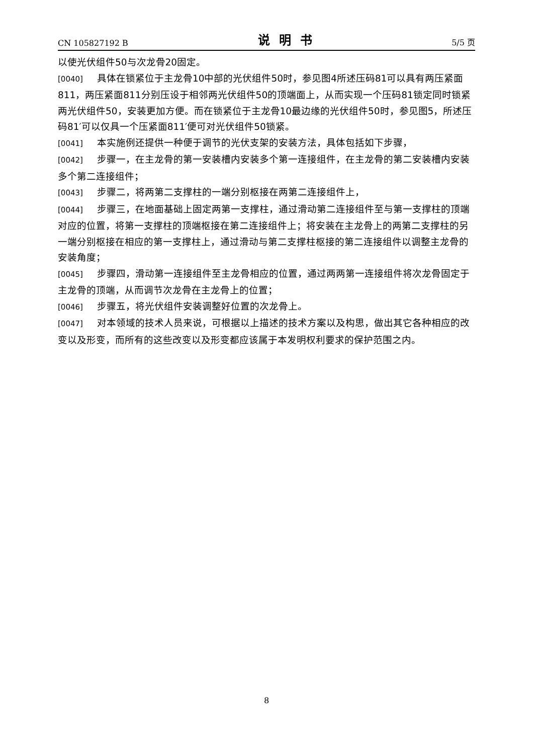CN 105827192 B 说明书 5/5 页
以使光伏组件50与次龙骨20固定。
[0040] 具体在锁紧位于主龙骨10中部的光伏组件50时，参见图4所述压码81可以具有两压紧面811，两压紧面811分别压设于相邻两光伏组件50的顶端面上，从而实现一个压码81锁定同时锁紧两光伏组件50，安装更加方便。而在锁紧位于主龙骨10最边缘的光伏组件50时，参见图5，所述压码81′可以仅具一个压紧面811′便可对光伏组件50锁紧。
[0041] 本实施例还提供一种便于调节的光伏支架的安装方法，具体包括如下步骤，
[0042] 步骤一，在主龙骨的第一安装槽内安装多个第一连接组件，在主龙骨的第二安装槽内安装多个第二连接组件；
[0043] 步骤二，将两第二支撑柱的一端分别枢接在两第二连接组件上，
[0044] 步骤三，在地面基础上固定两第一支撑柱，通过滑动第二连接组件至与第一支撑柱的顶端对应的位置，将第一支撑柱的顶端枢接在第二连接组件上；将安装在主龙骨上的两第二支撑柱的另一端分别枢接在相应的第一支撑柱上，通过滑动与第二支撑柱枢接的第二连接组件以调整主龙骨的安装角度；
[0045] 步骤四，滑动第一连接组件至主龙骨相应的位置，通过两两第一连接组件将次龙骨固定于主龙骨的顶端，从而调节次龙骨在主龙骨上的位置；
[0046] 步骤五，将光伏组件安装调整好位置的次龙骨上。
[0047] 对本领域的技术人员来说，可根据以上描述的技术方案以及构思，做出其它各种相应的改变以及形变，而所有的这些改变以及形变都应该属于本发明权利要求的保护范围之内。
8